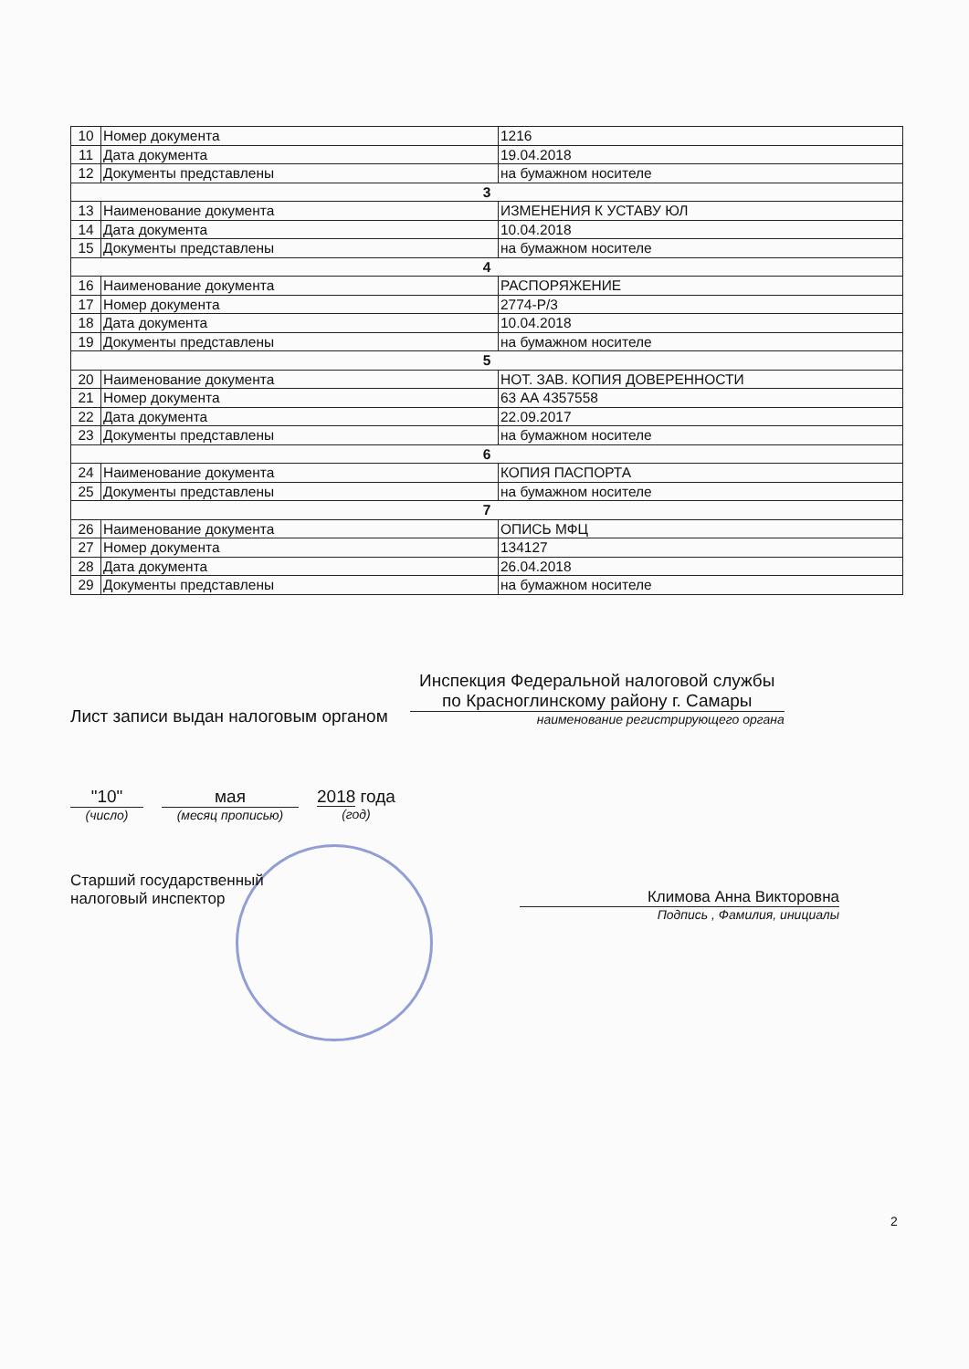| 10 | Номер документа | 1216 |
| 11 | Дата документа | 19.04.2018 |
| 12 | Документы представлены | на бумажном носителе |
| 3 | | |
| 13 | Наименование документа | ИЗМЕНЕНИЯ К УСТАВУ ЮЛ |
| 14 | Дата документа | 10.04.2018 |
| 15 | Документы представлены | на бумажном носителе |
| 4 | | |
| 16 | Наименование документа | РАСПОРЯЖЕНИЕ |
| 17 | Номер документа | 2774-Р/3 |
| 18 | Дата документа | 10.04.2018 |
| 19 | Документы представлены | на бумажном носителе |
| 5 | | |
| 20 | Наименование документа | НОТ. ЗАВ. КОПИЯ ДОВЕРЕННОСТИ |
| 21 | Номер документа | 63 АА 4357558 |
| 22 | Дата документа | 22.09.2017 |
| 23 | Документы представлены | на бумажном носителе |
| 6 | | |
| 24 | Наименование документа | КОПИЯ ПАСПОРТА |
| 25 | Документы представлены | на бумажном носителе |
| 7 | | |
| 26 | Наименование документа | ОПИСЬ МФЦ |
| 27 | Номер документа | 134127 |
| 28 | Дата документа | 26.04.2018 |
| 29 | Документы представлены | на бумажном носителе |
Лист записи выдан налоговым органом
Инспекция Федеральной налоговой службы по Красноглинскому району г. Самары
наименование регистрирующего органа
"10"
(число)
мая
(месяц прописью)
2018 года
(год)
Старший государственный
налоговый инспектор
Климова Анна Викторовна
Подпись , Фамилия, инициалы
2